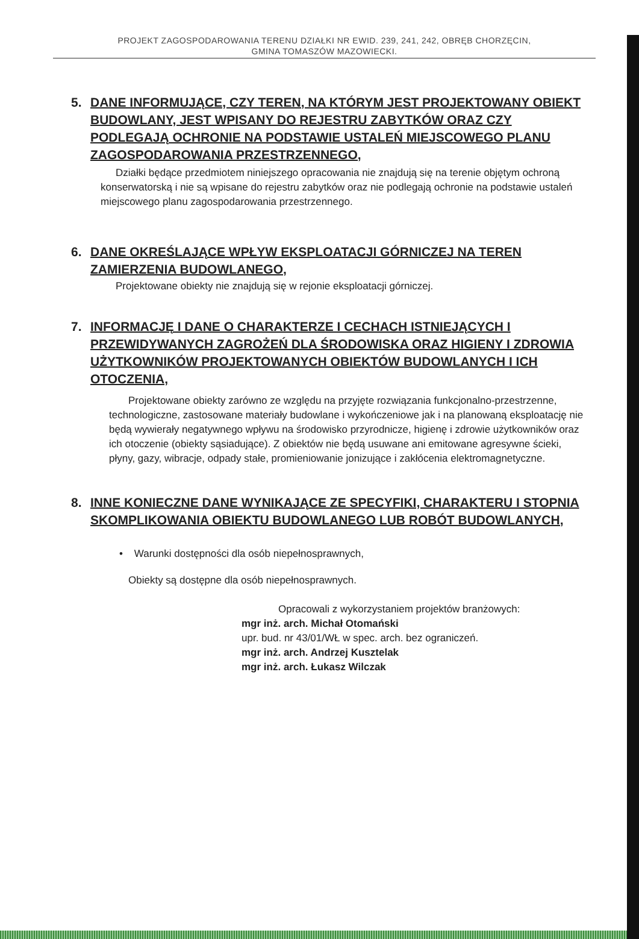PROJEKT ZAGOSPODAROWANIA TERENU DZIAŁKI NR EWID. 239, 241, 242, OBRĘB CHORZĘCIN,
GMINA TOMASZÓW MAZOWIECKI.
5. DANE INFORMUJĄCE, CZY TEREN, NA KTÓRYM JEST PROJEKTOWANY OBIEKT BUDOWLANY, JEST WPISANY DO REJESTRU ZABYTKÓW ORAZ CZY PODLEGAJĄ OCHRONIE NA PODSTAWIE USTALEŃ MIEJSCOWEGO PLANU ZAGOSPODAROWANIA PRZESTRZENNEGO,
Działki będące przedmiotem niniejszego opracowania nie znajdują się na terenie objętym ochroną konserwatorską i nie są wpisane do rejestru zabytków oraz nie podlegają ochronie na podstawie ustaleń miejscowego planu zagospodarowania przestrzennego.
6. DANE OKREŚLAJĄCE WPŁYW EKSPLOATACJI GÓRNICZEJ NA TEREN ZAMIERZENIA BUDOWLANEGO,
Projektowane obiekty nie znajdują się w rejonie eksploatacji górniczej.
7. INFORMACJĘ I DANE O CHARAKTERZE I CECHACH ISTNIEJĄCYCH I PRZEWIDYWANYCH ZAGROŻEŃ DLA ŚRODOWISKA ORAZ HIGIENY I ZDROWIA UŻYTKOWNIKÓW PROJEKTOWANYCH OBIEKTÓW BUDOWLANYCH I ICH OTOCZENIA,
Projektowane obiekty zarówno ze względu na przyjęte rozwiązania funkcjonalno-przestrzenne, technologiczne, zastosowane materiały budowlane i wykończeniowe jak i na planowaną eksploatację nie będą wywierały negatywnego wpływu na środowisko przyrodnicze, higienę i zdrowie użytkowników oraz ich otoczenie (obiekty sąsiadujące). Z obiektów nie będą usuwane ani emitowane agresywne ścieki, płyny, gazy, wibracje, odpady stałe, promieniowanie jonizujące i zakłócenia elektromagnetyczne.
8. INNE KONIECZNE DANE WYNIKAJĄCE ZE SPECYFIKI, CHARAKTERU I STOPNIA SKOMPLIKOWANIA OBIEKTU BUDOWLANEGO LUB ROBÓT BUDOWLANYCH,
• Warunki dostępności dla osób niepełnosprawnych,
Obiekty są dostępne dla osób niepełnosprawnych.
Opracowali z wykorzystaniem projektów branżowych:
mgr inż. arch. Michał Otomański
upr. bud. nr 43/01/WŁ w spec. arch. bez ograniczeń.
mgr inż. arch. Andrzej Kusztelak
mgr inż. arch. Łukasz Wilczak